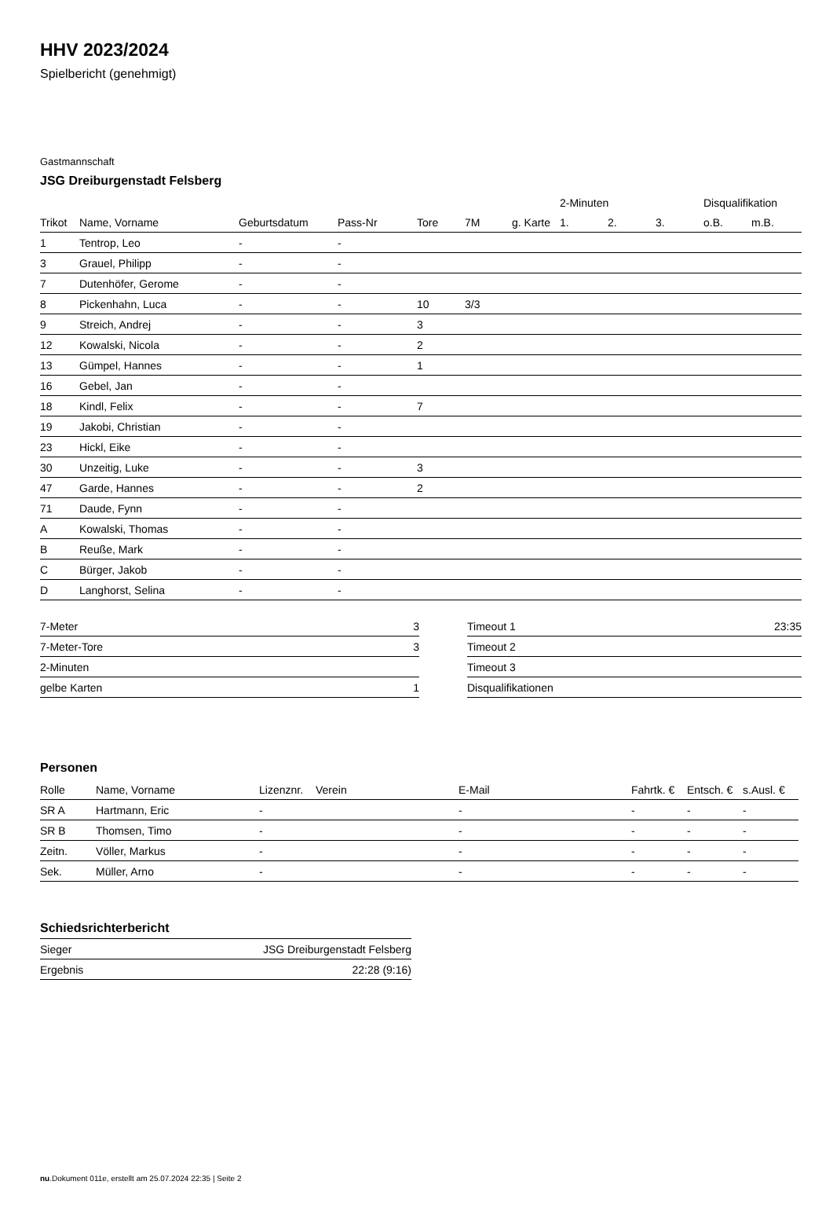HHV 2023/2024
Spielbericht (genehmigt)
Gastmannschaft
JSG Dreiburgenstadt Felsberg
| | | | | | | | 2-Minuten | | | Disqualifikation | |
| --- | --- | --- | --- | --- | --- | --- | --- | --- | --- | --- | --- |
| Trikot | Name, Vorname | Geburtsdatum | Pass-Nr | Tore | 7M | g. Karte | 1. | 2. | 3. | o.B. | m.B. |
| 1 | Tentrop, Leo | - | - | | | | | | | | |
| 3 | Grauel, Philipp | - | - | | | | | | | | |
| 7 | Dutenhöfer, Gerome | - | - | | | | | | | | |
| 8 | Pickenhahn, Luca | - | - | 10 | 3/3 | | | | | | |
| 9 | Streich, Andrej | - | - | 3 | | | | | | | |
| 12 | Kowalski, Nicola | - | - | 2 | | | | | | | |
| 13 | Gümpel, Hannes | - | - | 1 | | | | | | | |
| 16 | Gebel, Jan | - | - | | | | | | | | |
| 18 | Kindl, Felix | - | - | 7 | | | | | | | |
| 19 | Jakobi, Christian | - | - | | | | | | | | |
| 23 | Hickl, Eike | - | - | | | | | | | | |
| 30 | Unzeitig, Luke | - | - | 3 | | | | | | | |
| 47 | Garde, Hannes | - | - | 2 | | | | | | | |
| 71 | Daude, Fynn | - | - | | | | | | | | |
| A | Kowalski, Thomas | - | - | | | | | | | | |
| B | Reuße, Mark | - | - | | | | | | | | |
| C | Bürger, Jakob | - | - | | | | | | | | |
| D | Langhorst, Selina | - | - | | | | | | | | |
| 7-Meter | 3 |
| 7-Meter-Tore | 3 |
| 2-Minuten | |
| gelbe Karten | 1 |
| Timeout 1 | 23:35 |
| Timeout 2 | |
| Timeout 3 | |
| Disqualifikationen | |
Personen
| Rolle | Name, Vorname | Lizenznr. | Verein | E-Mail | Fahrtk. € | Entsch. € | s.Ausl. € |
| --- | --- | --- | --- | --- | --- | --- | --- |
| SR A | Hartmann, Eric | - | | - | - | - | - |
| SR B | Thomsen, Timo | - | | - | - | - | - |
| Zeitn. | Völler, Markus | - | | - | - | - | - |
| Sek. | Müller, Arno | - | | - | - | - | - |
Schiedsrichterbericht
| Sieger | JSG Dreiburgenstadt Felsberg |
| Ergebnis | 22:28 (9:16) |
nu.Dokument 011e, erstellt am 25.07.2024 22:35 | Seite 2